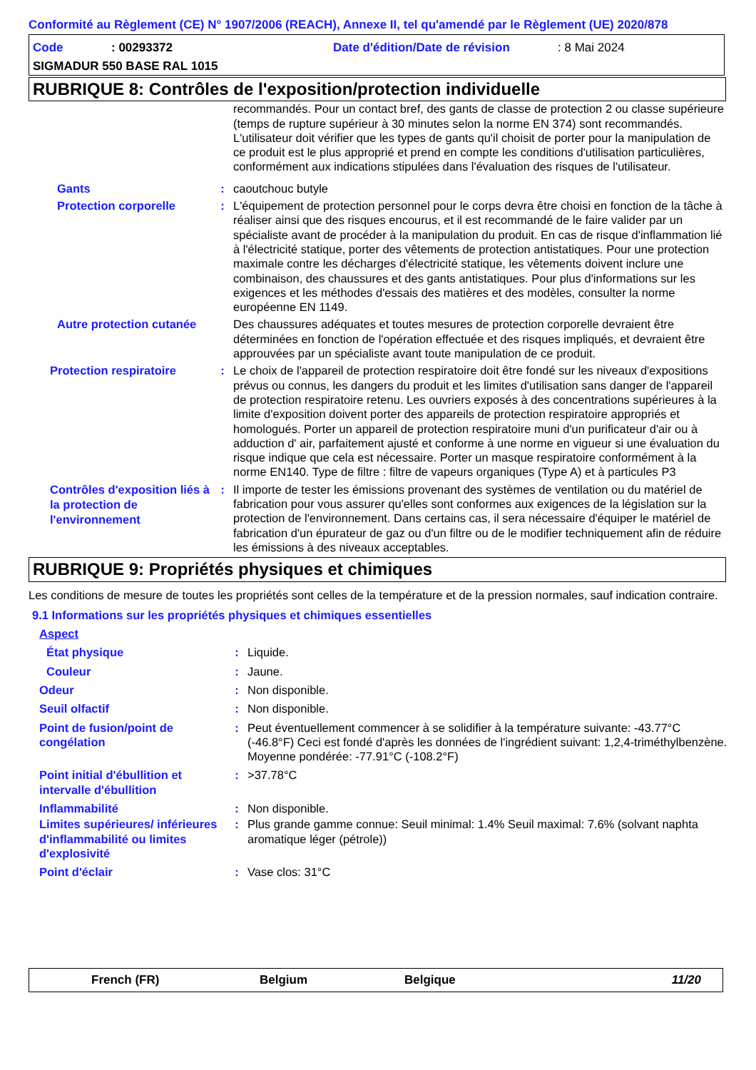Conformité au Règlement (CE) N° 1907/2006 (REACH), Annexe II, tel qu'amendé par le Règlement (UE) 2020/878
Code: 00293372 Date d'édition/Date de révision: 8 Mai 2024
SIGMADUR 550 BASE RAL 1015
RUBRIQUE 8: Contrôles de l'exposition/protection individuelle
recommandés. Pour un contact bref, des gants de classe de protection 2 ou classe supérieure (temps de rupture supérieur à 30 minutes selon la norme EN 374) sont recommandés. L'utilisateur doit vérifier que les types de gants qu'il choisit de porter pour la manipulation de ce produit est le plus approprié et prend en compte les conditions d'utilisation particulières, conformément aux indications stipulées dans l'évaluation des risques de l'utilisateur.
Gants : caoutchouc butyle
Protection corporelle : L'équipement de protection personnel pour le corps devra être choisi en fonction de la tâche à réaliser ainsi que des risques encourus, et il est recommandé de le faire valider par un spécialiste avant de procéder à la manipulation du produit. En cas de risque d'inflammation lié à l'électricité statique, porter des vêtements de protection antistatiques. Pour une protection maximale contre les décharges d'électricité statique, les vêtements doivent inclure une combinaison, des chaussures et des gants antistatiques. Pour plus d'informations sur les exigences et les méthodes d'essais des matières et des modèles, consulter la norme européenne EN 1149.
Autre protection cutanée Des chaussures adéquates et toutes mesures de protection corporelle devraient être déterminées en fonction de l'opération effectuée et des risques impliqués, et devraient être approuvées par un spécialiste avant toute manipulation de ce produit.
Protection respiratoire : Le choix de l'appareil de protection respiratoire doit être fondé sur les niveaux d'expositions prévus ou connus, les dangers du produit et les limites d'utilisation sans danger de l'appareil de protection respiratoire retenu. Les ouvriers exposés à des concentrations supérieures à la limite d'exposition doivent porter des appareils de protection respiratoire appropriés et homologués. Porter un appareil de protection respiratoire muni d'un purificateur d'air ou à adduction d' air, parfaitement ajusté et conforme à une norme en vigueur si une évaluation du risque indique que cela est nécessaire. Porter un masque respiratoire conformément à la norme EN140. Type de filtre : filtre de vapeurs organiques (Type A) et à particules P3
Contrôles d'exposition liés à la protection de l'environnement
: Il importe de tester les émissions provenant des systèmes de ventilation ou du matériel de fabrication pour vous assurer qu'elles sont conformes aux exigences de la législation sur la protection de l'environnement. Dans certains cas, il sera nécessaire d'équiper le matériel de fabrication d'un épurateur de gaz ou d'un filtre ou de le modifier techniquement afin de réduire les émissions à des niveaux acceptables.
RUBRIQUE 9: Propriétés physiques et chimiques
Les conditions de mesure de toutes les propriétés sont celles de la température et de la pression normales, sauf indication contraire.
9.1 Informations sur les propriétés physiques et chimiques essentielles
Aspect
État physique : Liquide.
Couleur : Jaune.
Odeur : Non disponible.
Seuil olfactif : Non disponible.
Point de fusion/point de congélation
: Peut éventuellement commencer à se solidifier à la température suivante: -43.77°C (-46.8°F) Ceci est fondé d'après les données de l'ingrédient suivant: 1,2,4-triméthylbenzène. Moyenne pondérée: -77.91°C (-108.2°F)
Point initial d'ébullition et intervalle d'ébullition
: >37.78°C
Inflammabilité : Non disponible.
Limites supérieures/ inférieures d'inflammabilité ou limites d'explosivité
: Plus grande gamme connue: Seuil minimal: 1.4% Seuil maximal: 7.6% (solvant naphta aromatique léger (pétrole))
Point d'éclair : Vase clos: 31°C
French (FR) Belgium Belgique 11/20